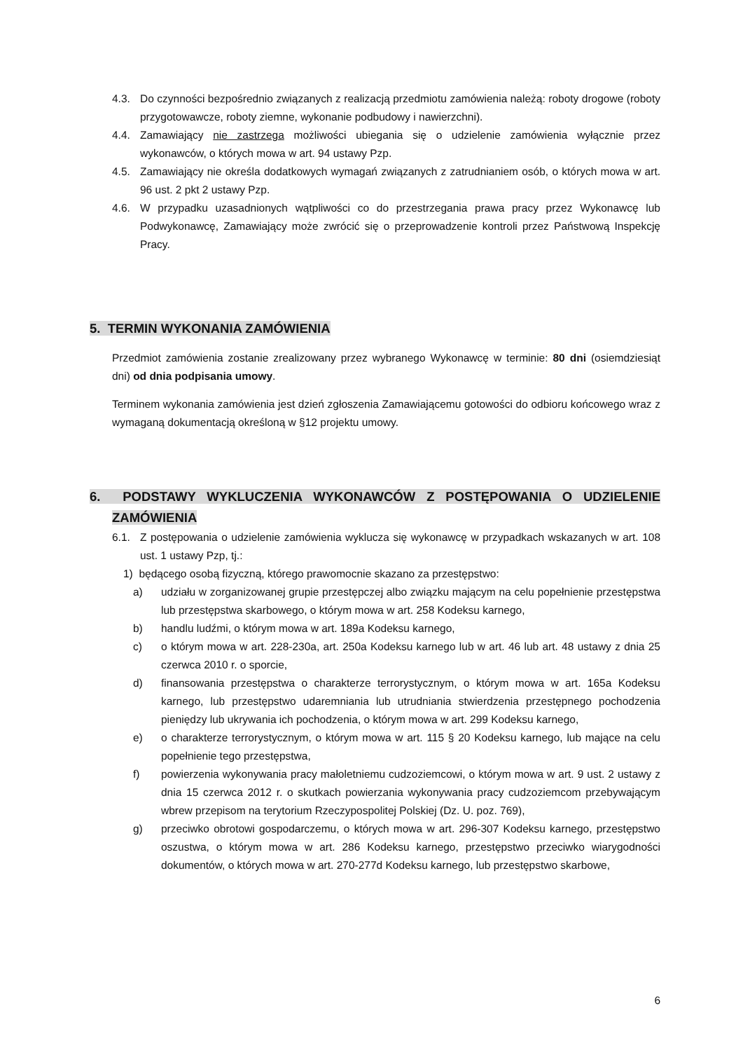4.3. Do czynności bezpośrednio związanych z realizacją przedmiotu zamówienia należą: roboty drogowe (roboty przygotowawcze, roboty ziemne, wykonanie podbudowy i nawierzchni).
4.4. Zamawiający nie zastrzega możliwości ubiegania się o udzielenie zamówienia wyłącznie przez wykonawców, o których mowa w art. 94 ustawy Pzp.
4.5. Zamawiający nie określa dodatkowych wymagań związanych z zatrudnianiem osób, o których mowa w art. 96 ust. 2 pkt 2 ustawy Pzp.
4.6. W przypadku uzasadnionych wątpliwości co do przestrzegania prawa pracy przez Wykonawcę lub Podwykonawcę, Zamawiający może zwrócić się o przeprowadzenie kontroli przez Państwową Inspekcję Pracy.
5. TERMIN WYKONANIA ZAMÓWIENIA
Przedmiot zamówienia zostanie zrealizowany przez wybranego Wykonawcę w terminie: 80 dni (osiemdziesiąt dni) od dnia podpisania umowy.
Terminem wykonania zamówienia jest dzień zgłoszenia Zamawiającemu gotowości do odbioru końcowego wraz z wymaganą dokumentacją określoną w §12 projektu umowy.
6. PODSTAWY WYKLUCZENIA WYKONAWCÓW Z POSTĘPOWANIA O UDZIELENIE ZAMÓWIENIA
6.1. Z postępowania o udzielenie zamówienia wyklucza się wykonawcę w przypadkach wskazanych w art. 108 ust. 1 ustawy Pzp, tj.:
1) będącego osobą fizyczną, którego prawomocnie skazano za przestępstwo:
a) udziału w zorganizowanej grupie przestępczej albo związku mającym na celu popełnienie przestępstwa lub przestępstwa skarbowego, o którym mowa w art. 258 Kodeksu karnego,
b) handlu ludźmi, o którym mowa w art. 189a Kodeksu karnego,
c) o którym mowa w art. 228-230a, art. 250a Kodeksu karnego lub w art. 46 lub art. 48 ustawy z dnia 25 czerwca 2010 r. o sporcie,
d) finansowania przestępstwa o charakterze terrorystycznym, o którym mowa w art. 165a Kodeksu karnego, lub przestępstwo udaremniania lub utrudniania stwierdzenia przestępnego pochodzenia pieniędzy lub ukrywania ich pochodzenia, o którym mowa w art. 299 Kodeksu karnego,
e) o charakterze terrorystycznym, o którym mowa w art. 115 § 20 Kodeksu karnego, lub mające na celu popełnienie tego przestępstwa,
f) powierzenia wykonywania pracy małoletniemu cudzoziemcowi, o którym mowa w art. 9 ust. 2 ustawy z dnia 15 czerwca 2012 r. o skutkach powierzania wykonywania pracy cudzoziemcom przebywającym wbrew przepisom na terytorium Rzeczypospolitej Polskiej (Dz. U. poz. 769),
g) przeciwko obrotowi gospodarczemu, o których mowa w art. 296-307 Kodeksu karnego, przestępstwo oszustwa, o którym mowa w art. 286 Kodeksu karnego, przestępstwo przeciwko wiarygodności dokumentów, o których mowa w art. 270-277d Kodeksu karnego, lub przestępstwo skarbowe,
6